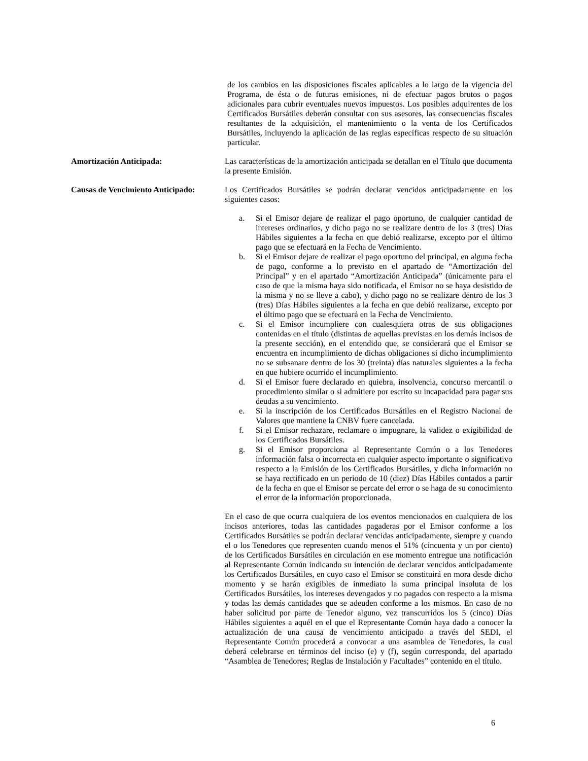de los cambios en las disposiciones fiscales aplicables a lo largo de la vigencia del Programa, de ésta o de futuras emisiones, ni de efectuar pagos brutos o pagos adicionales para cubrir eventuales nuevos impuestos. Los posibles adquirentes de los Certificados Bursátiles deberán consultar con sus asesores, las consecuencias fiscales resultantes de la adquisición, el mantenimiento o la venta de los Certificados Bursátiles, incluyendo la aplicación de las reglas específicas respecto de su situación particular.
Amortización Anticipada: Las características de la amortización anticipada se detallan en el Título que documenta la presente Emisión.
Causas de Vencimiento Anticipado:
Los Certificados Bursátiles se podrán declarar vencidos anticipadamente en los siguientes casos:
a. Si el Emisor dejare de realizar el pago oportuno, de cualquier cantidad de intereses ordinarios, y dicho pago no se realizare dentro de los 3 (tres) Días Hábiles siguientes a la fecha en que debió realizarse, excepto por el último pago que se efectuará en la Fecha de Vencimiento.
b. Si el Emisor dejare de realizar el pago oportuno del principal, en alguna fecha de pago, conforme a lo previsto en el apartado de “Amortización del Principal” y en el apartado “Amortización Anticipada” (únicamente para el caso de que la misma haya sido notificada, el Emisor no se haya desistido de la misma y no se lleve a cabo), y dicho pago no se realizare dentro de los 3 (tres) Días Hábiles siguientes a la fecha en que debió realizarse, excepto por el último pago que se efectuará en la Fecha de Vencimiento.
c. Si el Emisor incumpliere con cualesquiera otras de sus obligaciones contenidas en el título (distintas de aquellas previstas en los demás incisos de la presente sección), en el entendido que, se considerará que el Emisor se encuentra en incumplimiento de dichas obligaciones si dicho incumplimiento no se subsanare dentro de los 30 (treinta) días naturales siguientes a la fecha en que hubiere ocurrido el incumplimiento.
d. Si el Emisor fuere declarado en quiebra, insolvencia, concurso mercantil o procedimiento similar o si admitiere por escrito su incapacidad para pagar sus deudas a su vencimiento.
e. Si la inscripción de los Certificados Bursátiles en el Registro Nacional de Valores que mantiene la CNBV fuere cancelada.
f. Si el Emisor rechazare, reclamare o impugnare, la validez o exigibilidad de los Certificados Bursátiles.
g. Si el Emisor proporciona al Representante Común o a los Tenedores información falsa o incorrecta en cualquier aspecto importante o significativo respecto a la Emisión de los Certificados Bursátiles, y dicha información no se haya rectificado en un periodo de 10 (diez) Días Hábiles contados a partir de la fecha en que el Emisor se percate del error o se haga de su conocimiento el error de la información proporcionada.
En el caso de que ocurra cualquiera de los eventos mencionados en cualquiera de los incisos anteriores, todas las cantidades pagaderas por el Emisor conforme a los Certificados Bursátiles se podrán declarar vencidas anticipadamente, siempre y cuando el o los Tenedores que representen cuando menos el 51% (cincuenta y un por ciento) de los Certificados Bursátiles en circulación en ese momento entregue una notificación al Representante Común indicando su intención de declarar vencidos anticipadamente los Certificados Bursátiles, en cuyo caso el Emisor se constituirá en mora desde dicho momento y se harán exigibles de inmediato la suma principal insoluta de los Certificados Bursátiles, los intereses devengados y no pagados con respecto a la misma y todas las demás cantidades que se adeuden conforme a los mismos. En caso de no haber solicitud por parte de Tenedor alguno, vez transcurridos los 5 (cinco) Días Hábiles siguientes a aquél en el que el Representante Común haya dado a conocer la actualización de una causa de vencimiento anticipado a través del SEDI, el Representante Común procederá a convocar a una asamblea de Tenedores, la cual deberá celebrarse en términos del inciso (e) y (f), según corresponda, del apartado “Asamblea de Tenedores; Reglas de Instalación y Facultades” contenido en el título.
6